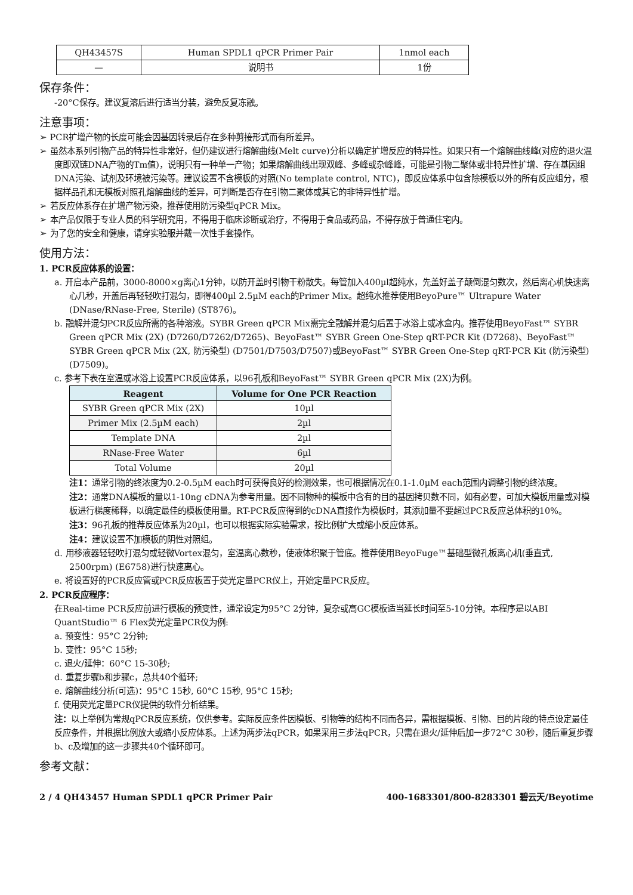| QH43457S | Human SPDL1 qPCR Primer Pair | 1nmol each |
| — | 说明书 | 1份 |
保存条件：
-20°C保存。建议复溶后进行适当分装，避免反复冻融。
注意事项：
➢ PCR扩增产物的长度可能会因基因转录后存在多种剪接形式而有所差异。
➢ 虽然本系列引物产品的特异性非常好，但仍建议进行熔解曲线(Melt curve)分析以确定扩增反应的特异性。如果只有一个熔解曲线峰(对应的退火温度即双链DNA产物的Tm值)，说明只有一种单一产物；如果熔解曲线出现双峰、多峰或杂峰峰，可能是引物二聚体或非特异性扩增、存在基因组DNA污染、试剂及环境被污染等。建议设置不含模板的对照(No template control, NTC)，即反应体系中包含除模板以外的所有反应组分，根据样品孔和无模板对照孔熔解曲线的差异，可判断是否存在引物二聚体或其它的非特异性扩增。
➢ 若反应体系存在扩增产物污染，推荐使用防污染型qPCR Mix。
➢ 本产品仅限于专业人员的科学研究用，不得用于临床诊断或治疗，不得用于食品或药品，不得存放于普通住宅内。
➢ 为了您的安全和健康，请穿实验服并戴一次性手套操作。
使用方法：
1. PCR反应体系的设置：
a. 开启本产品前，3000-8000×g离心1分钟，以防开盖时引物干粉散失。每管加入400µl超纯水，先盖好盖子颠倒混匀数次，然后离心机快速离心几秒，开盖后再轻轻吹打混匀，即得400µl 2.5µM each的Primer Mix。超纯水推荐使用BeyoPure™ Ultrapure Water (DNase/RNase-Free, Sterile) (ST876)。
b. 融解并混匀PCR反应所需的各种溶液。SYBR Green qPCR Mix需完全融解并混匀后置于冰浴上或冰盒内。推荐使用BeyoFast™ SYBR Green qPCR Mix (2X) (D7260/D7262/D7265)、BeyoFast™ SYBR Green One-Step qRT-PCR Kit (D7268)、BeyoFast™ SYBR Green qPCR Mix (2X, 防污染型) (D7501/D7503/D7507)或BeyoFast™ SYBR Green One-Step qRT-PCR Kit (防污染型) (D7509)。
c. 参考下表在室温或冰浴上设置PCR反应体系，以96孔板和BeyoFast™ SYBR Green qPCR Mix (2X)为例。
| Reagent | Volume for One PCR Reaction |
| --- | --- |
| SYBR Green qPCR Mix (2X) | 10µl |
| Primer Mix (2.5µM each) | 2µl |
| Template DNA | 2µl |
| RNase-Free Water | 6µl |
| Total Volume | 20µl |
注1：通常引物的终浓度为0.2-0.5µM each时可获得良好的检测效果，也可根据情况在0.1-1.0µM each范围内调整引物的终浓度。
注2：通常DNA模板的量以1-10ng cDNA为参考用量。因不同物种的模板中含有的目的基因拷贝数不同，如有必要，可加大模板用量或对模板进行梯度稀释，以确定最佳的模板使用量。RT-PCR反应得到的cDNA直接作为模板时，其添加量不要超过PCR反应总体积的10%。
注3：96孔板的推荐反应体系为20µl，也可以根据实际实验需求，按比例扩大或缩小反应体系。
注4：建议设置不加模板的阴性对照组。
d. 用移液器轻轻吹打混匀或轻微Vortex混匀，室温离心数秒，使液体积聚于管底。推荐使用BeyoFuge™基础型微孔板离心机(垂直式, 2500rpm) (E6758)进行快速离心。
e. 将设置好的PCR反应管或PCR反应板置于荧光定量PCR仪上，开始定量PCR反应。
2. PCR反应程序：
在Real-time PCR反应前进行模板的预变性，通常设定为95°C 2分钟，复杂或高GC模板适当延长时间至5-10分钟。本程序是以ABI QuantStudio™ 6 Flex荧光定量PCR仪为例:
a. 预变性：95°C 2分钟;
b. 变性：95°C 15秒;
c. 退火/延伸：60°C 15-30秒;
d. 重复步骤b和步骤c，总共40个循环;
e. 熔解曲线分析(可选)：95°C 15秒, 60°C 15秒, 95°C 15秒;
f. 使用荧光定量PCR仪提供的软件分析结果。
注：以上举例为常规qPCR反应系统，仅供参考。实际反应条件因模板、引物等的结构不同而各异，需根据模板、引物、目的片段的特点设定最佳反应条件，并根据比例放大或缩小反应体系。上述为两步法qPCR，如果采用三步法qPCR，只需在退火/延伸后加一步72°C 30秒，随后重复步骤b、c及增加的这一步骤共40个循环即可。
参考文献：
2 / 4 QH43457 Human SPDL1 qPCR Primer Pair 400-1683301/800-8283301 碧云天/Beyotime